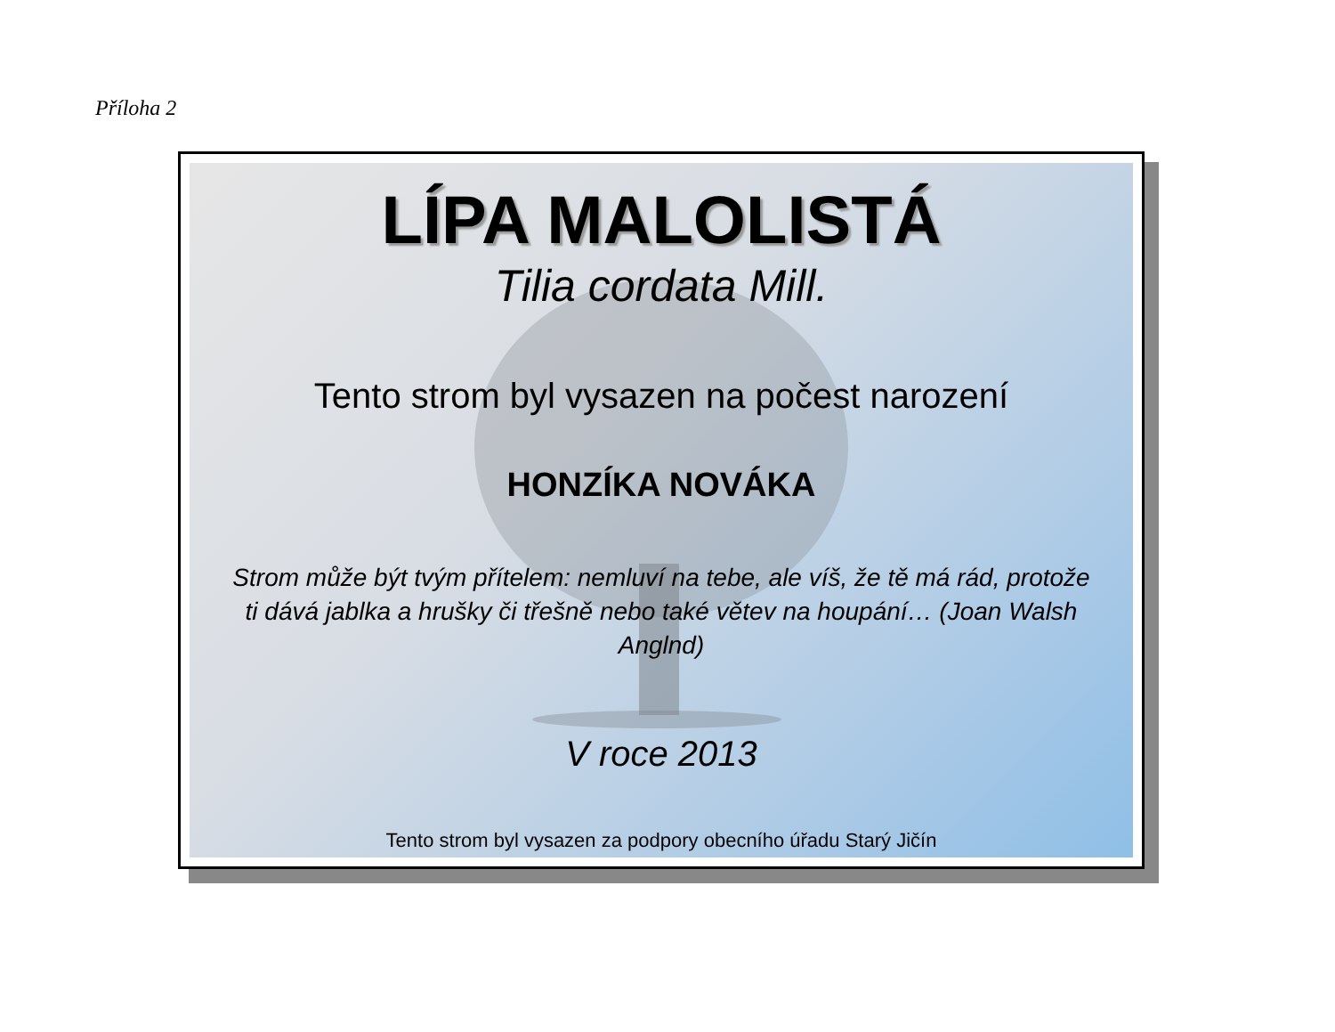Příloha 2
LÍPA MALOLISTÁ
Tilia cordata Mill.
Tento strom byl vysazen na počest narození
HONZÍKA NOVÁKA
Strom může být tvým přítelem: nemluví na tebe, ale víš, že tě má rád, protože ti dává jablka a hrušky či třešně nebo také větev na houpání… (Joan Walsh Anglnd)
V roce 2013
Tento strom byl vysazen za podpory obecního úřadu Starý Jičín